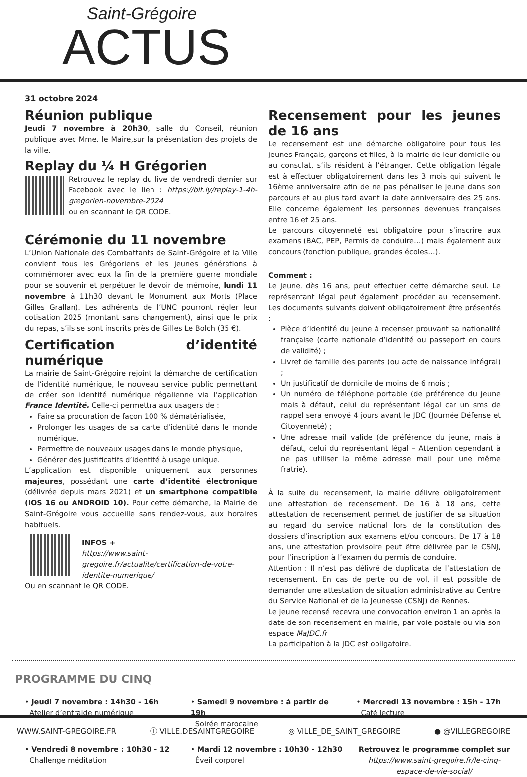Saint-Grégoire
ACTUS
31 octobre 2024
Réunion publique
Jeudi 7 novembre à 20h30, salle du Conseil, réunion publique avec Mme. le Maire,sur la présentation des projets de la ville.
Replay du ¼ H Grégorien
Retrouvez le replay du live de vendredi dernier sur Facebook avec le lien : https://bit.ly/replay-1-4h-gregorien-novembre-2024
ou en scannant le QR CODE.
Cérémonie du 11 novembre
L’Union Nationale des Combattants de Saint-Grégoire et la Ville convient tous les Grégoriens et les jeunes générations à commémorer avec eux la fin de la première guerre mondiale pour se souvenir et perpétuer le devoir de mémoire, lundi 11 novembre à 11h30 devant le Monument aux Morts (Place Gilles Grallan). Les adhérents de l’UNC pourront régler leur cotisation 2025 (montant sans changement), ainsi que le prix du repas, s’ils se sont inscrits près de Gilles Le Bolch (35 €).
Certification d’identité numérique
La mairie de Saint-Grégoire rejoint la démarche de certification de l’identité numérique, le nouveau service public permettant de créer son identité numérique régalienne via l’application France Identité. Celle-ci permettra aux usagers de :
Faire sa procuration de façon 100 % dématérialisée,
Prolonger les usages de sa carte d’identité dans le monde numérique,
Permettre de nouveaux usages dans le monde physique,
Générer des justificatifs d’identité à usage unique.
L’application est disponible uniquement aux personnes majeures, possédant une carte d’identité électronique (délivrée depuis mars 2021) et un smartphone compatible (IOS 16 ou ANDROID 10). Pour cette démarche, la Mairie de Saint-Grégoire vous accueille sans rendez-vous, aux horaires habituels.
INFOS +
https://www.saint-gregoire.fr/actualite/certification-de-votre-identite-numerique/
Ou en scannant le QR CODE.
Recensement pour les jeunes de 16 ans
Le recensement est une démarche obligatoire pour tous les jeunes Français, garçons et filles, à la mairie de leur domicile ou au consulat, s’ils résident à l’étranger. Cette obligation légale est à effectuer obligatoirement dans les 3 mois qui suivent le 16ème anniversaire afin de ne pas pénaliser le jeune dans son parcours et au plus tard avant la date anniversaire des 25 ans. Elle concerne également les personnes devenues françaises entre 16 et 25 ans.
Le parcours citoyenneté est obligatoire pour s’inscrire aux examens (BAC, PEP, Permis de conduire…) mais également aux concours (fonction publique, grandes écoles…).
Comment :
Le jeune, dès 16 ans, peut effectuer cette démarche seul. Le représentant légal peut également procéder au recensement. Les documents suivants doivent obligatoirement être présentés :
Pièce d’identité du jeune à recenser prouvant sa nationalité française (carte nationale d’identité ou passeport en cours de validité) ;
Livret de famille des parents (ou acte de naissance intégral) ;
Un justificatif de domicile de moins de 6 mois ;
Un numéro de téléphone portable (de préférence du jeune mais à défaut, celui du représentant légal car un sms de rappel sera envoyé 4 jours avant le JDC (Journée Défense et Citoyenneté) ;
Une adresse mail valide (de préférence du jeune, mais à défaut, celui du représentant légal – Attention cependant à ne pas utiliser la même adresse mail pour une même fratrie).
À la suite du recensement, la mairie délivre obligatoirement une attestation de recensement. De 16 à 18 ans, cette attestation de recensement permet de justifier de sa situation au regard du service national lors de la constitution des dossiers d’inscription aux examens et/ou concours. De 17 à 18 ans, une attestation provisoire peut être délivrée par le CSNJ, pour l’inscription à l’examen du permis de conduire.
Attention : Il n’est pas délivré de duplicata de l’attestation de recensement. En cas de perte ou de vol, il est possible de demander une attestation de situation administrative au Centre du Service National et de la Jeunesse (CSNJ) de Rennes.
Le jeune recensé recevra une convocation environ 1 an après la date de son recensement en mairie, par voie postale ou via son espace MaJDC.fr
La participation à la JDC est obligatoire.
PROGRAMME DU CINQ
• Jeudi 7 novembre : 14h30 - 16h
Atelier d’entraide numérique
• Samedi 9 novembre : à partir de 19h
Soirée marocaine
• Mercredi 13 novembre : 15h - 17h
Café lecture
• Vendredi 8 novembre : 10h30 - 12
Challenge méditation
• Mardi 12 novembre : 10h30 - 12h30
Éveil corporel
Retrouvez le programme complet sur
https://www.saint-gregoire.fr/le-cinq-espace-de-vie-social/
WWW.SAINT-GREGOIRE.FR ⓕ VILLE.DESAINTGREGOIRE ◎ VILLE_DE_SAINT_GREGOIRE ● @VILLEGREGOIRE